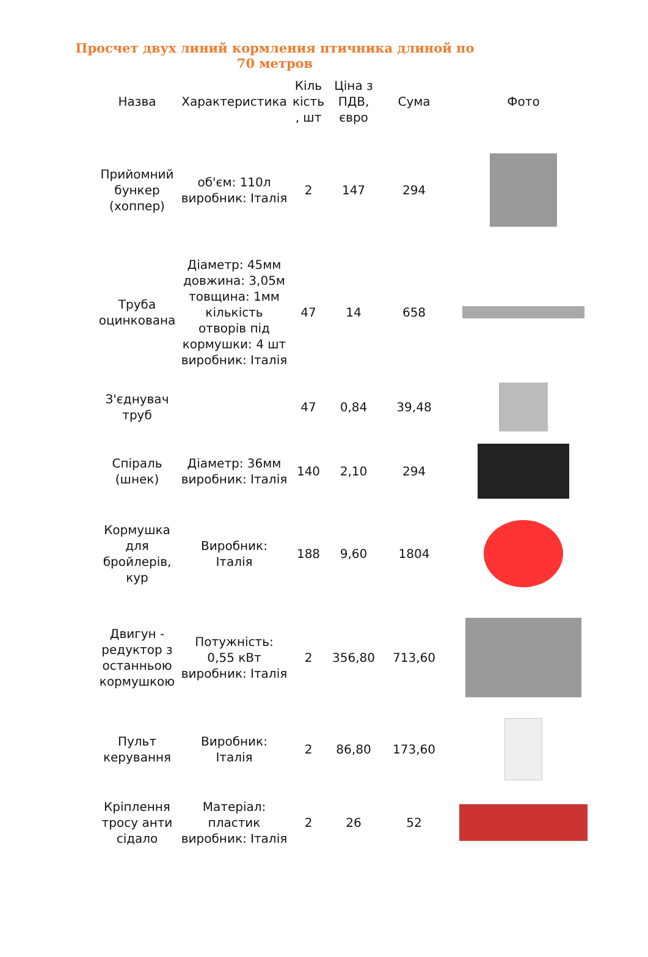Просчет двух линий кормления птичника длиной по 70 метров
| Назва | Характеристика | Кіль кість , шт | Ціна з ПДВ, євро | Сума | Фото |
| --- | --- | --- | --- | --- | --- |
| Прийомний бункер (хоппер) | об'єм: 110л виробник: Італія | 2 | 147 | 294 | |
| Труба оцинкована | Діаметр: 45мм довжина: 3,05м товщина: 1мм кількість отворів під кормушки: 4 шт виробник: Італія | 47 | 14 | 658 | |
| З'єднувач труб | | 47 | 0,84 | 39,48 | |
| Спіраль (шнек) | Діаметр: 36мм виробник: Італія | 140 | 2,10 | 294 | |
| Кормушка для бройлерів, кур | Виробник: Італія | 188 | 9,60 | 1804 | |
| Двигун - редуктор з останньою кормушкою | Потужність: 0,55 кВт виробник: Італія | 2 | 356,80 | 713,60 | |
| Пульт керування | Виробник: Італія | 2 | 86,80 | 173,60 | |
| Кріплення тросу анти сідало | Матеріал: пластик виробник: Італія | 2 | 26 | 52 | |